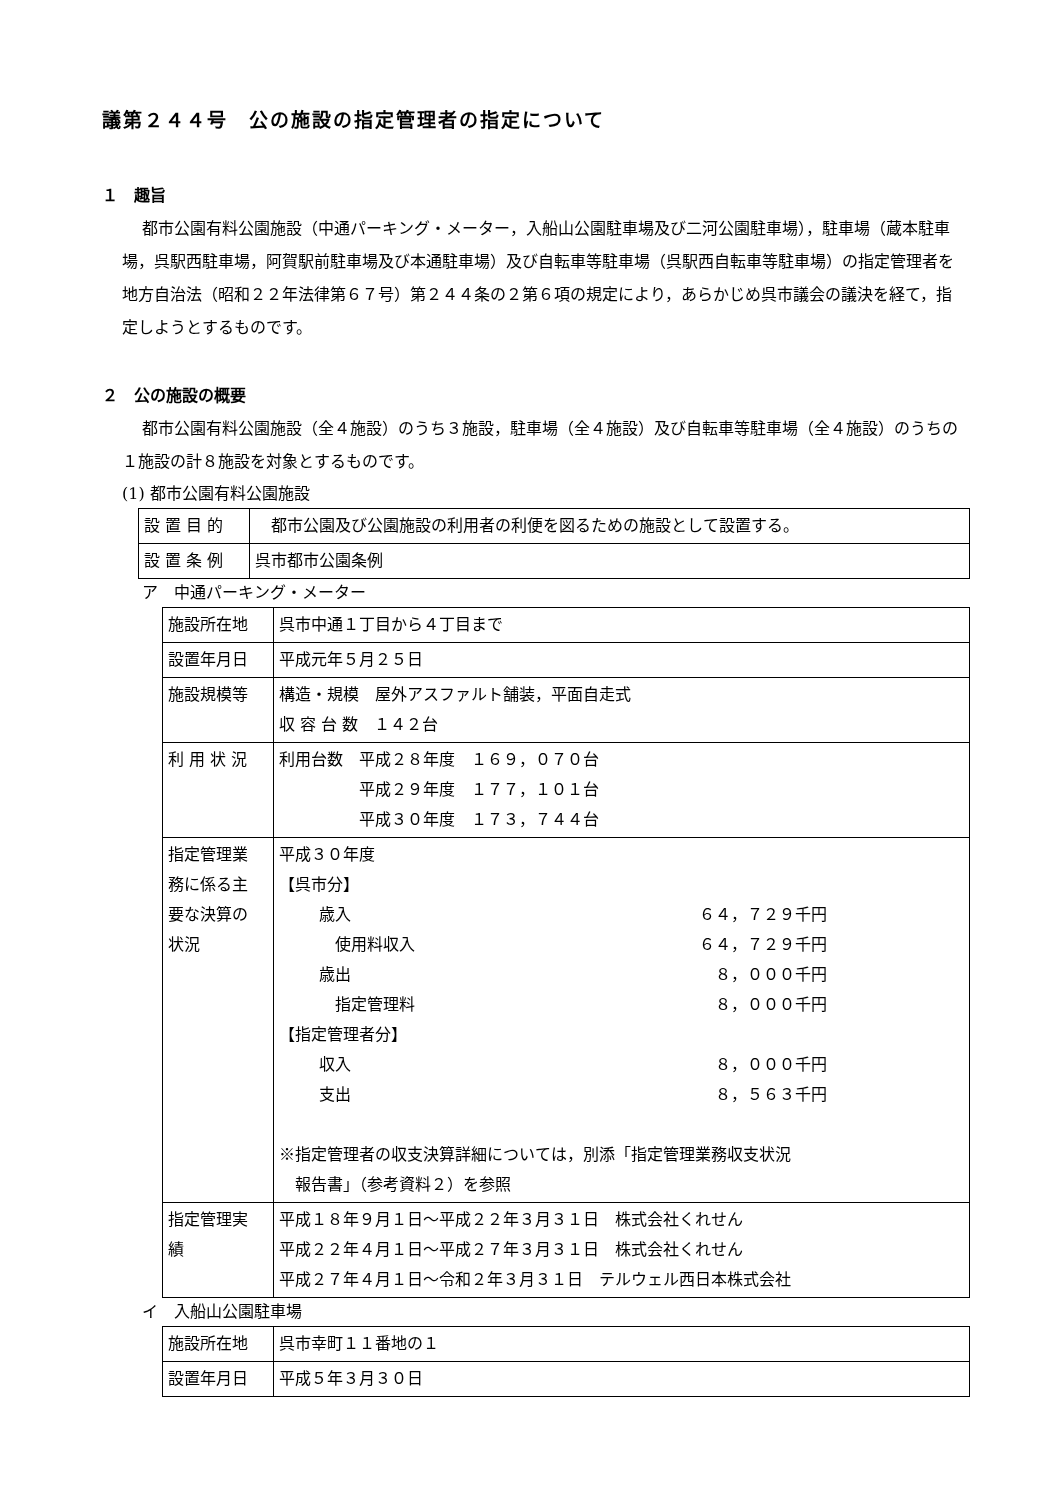議第２４４号　公の施設の指定管理者の指定について
１　趣旨
都市公園有料公園施設（中通パーキング・メーター，入船山公園駐車場及び二河公園駐車場），駐車場（蔵本駐車場，呉駅西駐車場，阿賀駅前駐車場及び本通駐車場）及び自転車等駐車場（呉駅西自転車等駐車場）の指定管理者を地方自治法（昭和２２年法律第６７号）第２４４条の２第６項の規定により，あらかじめ呉市議会の議決を経て，指定しようとするものです。
２　公の施設の概要
都市公園有料公園施設（全４施設）のうち３施設，駐車場（全４施設）及び自転車等駐車場（全４施設）のうちの１施設の計８施設を対象とするものです。
(1) 都市公園有料公園施設
| 設 置 目 的 | 都市公園及び公園施設の利用者の利便を図るための施設として設置する。 |
| 設 置 条 例 | 呉市都市公園条例 |
ア　中通パーキング・メーター
| 施設所在地 | 呉市中通１丁目から４丁目まで |
| 設置年月日 | 平成元年５月２５日 |
| 施設規模等 | 構造・規模 屋外アスファルト舗装，平面自走式 収 容 台 数 １４２台 |
| 利 用 状 況 | 利用台数 平成２８年度 １６９，０７０台 平成２９年度 １７７，１０１台 平成３０年度 １７３，７４４台 |
| 指定管理業 務に係る主 要な決算の 状況 | 平成３０年度 【呉市分】 歳入 ６４，７２９千円 使用料収入 ６４，７２９千円 歳出 ８，０００千円 指定管理料 ８，０００千円 【指定管理者分】 収入 ８，０００千円 支出 ８，５６３千円 ※指定管理者の収支決算詳細については，別添「指定管理業務収支状況 報告書」（参考資料２）を参照 |
| 指定管理実 績 | 平成１８年９月１日～平成２２年３月３１日 株式会社くれせん 平成２２年４月１日～平成２７年３月３１日 株式会社くれせん 平成２７年４月１日～令和２年３月３１日 テルウェル西日本株式会社 |
イ　入船山公園駐車場
| 施設所在地 | 呉市幸町１１番地の１ |
| 設置年月日 | 平成５年３月３０日 |